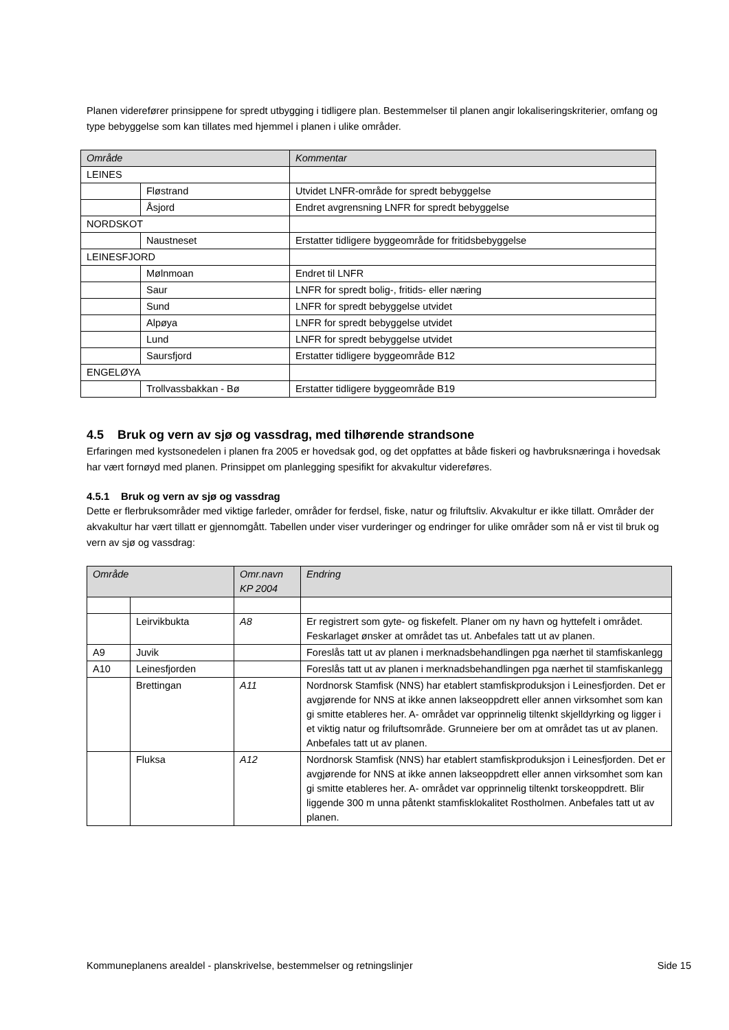Planen viderefører prinsippene for spredt utbygging i tidligere plan. Bestemmelser til planen angir lokaliseringskriterier, omfang og type bebyggelse som kan tillates med hjemmel i planen i ulike områder.
| Område | | Kommentar |
| --- | --- | --- |
| LEINES | | |
| | Fløstrand | Utvidet LNFR-område for spredt bebyggelse |
| | Åsjord | Endret avgrensning LNFR for spredt bebyggelse |
| NORDSKOT | | |
| | Naustneset | Erstatter tidligere byggeområde for fritidsbebyggelse |
| LEINESFJORD | | |
| | Mølnmoan | Endret til LNFR |
| | Saur | LNFR for spredt bolig-, fritids- eller næring |
| | Sund | LNFR for spredt bebyggelse utvidet |
| | Alpøya | LNFR for spredt bebyggelse utvidet |
| | Lund | LNFR for spredt bebyggelse utvidet |
| | Saursfjord | Erstatter tidligere byggeområde B12 |
| ENGELØYA | | |
| | Trollvassbakkan - Bø | Erstatter tidligere byggeområde B19 |
4.5 Bruk og vern av sjø og vassdrag, med tilhørende strandsone
Erfaringen med kystsonedelen i planen fra 2005 er hovedsak god, og det oppfattes at både fiskeri og havbruksnæringa i hovedsak har vært fornøyd med planen. Prinsippet om planlegging spesifikt for akvakultur videreføres.
4.5.1 Bruk og vern av sjø og vassdrag
Dette er flerbruksområder med viktige farleder, områder for ferdsel, fiske, natur og friluftsliv. Akvakultur er ikke tillatt. Områder der akvakultur har vært tillatt er gjennomgått. Tabellen under viser vurderinger og endringer for ulike områder som nå er vist til bruk og vern av sjø og vassdrag:
| Område | | Omr.navn KP 2004 | Endring |
| --- | --- | --- | --- |
| | Leirvikbukta | A8 | Er registrert som gyte- og fiskefelt. Planer om ny havn og hyttefelt i området. Feskarlaget ønsker at området tas ut. Anbefales tatt ut av planen. |
| A9 | Juvik | | Foreslås tatt ut av planen i merknadsbehandlingen pga nærhet til stamfiskanlegg |
| A10 | Leinesfjorden | | Foreslås tatt ut av planen i merknadsbehandlingen pga nærhet til stamfiskanlegg |
| | Brettingan | A11 | Nordnorsk Stamfisk (NNS) har etablert stamfiskproduksjon i Leinesfjorden. Det er avgjørende for NNS at ikke annen lakseoppdrett eller annen virksomhet som kan gi smitte etableres her. A- området var opprinnelig tiltenkt skjelldyrking og ligger i et viktig natur og friluftsområde. Grunneiere ber om at området tas ut av planen. Anbefales tatt ut av planen. |
| | Fluksa | A12 | Nordnorsk Stamfisk (NNS) har etablert stamfiskproduksjon i Leinesfjorden. Det er avgjørende for NNS at ikke annen lakseoppdrett eller annen virksomhet som kan gi smitte etableres her. A- området var opprinnelig tiltenkt torskeoppdrett. Blir liggende 300 m unna påtenkt stamfisklokalitet Rostholmen. Anbefales tatt ut av planen. |
Kommuneplanens arealdel - planskrivelse, bestemmelser og retningslinjer Side 15